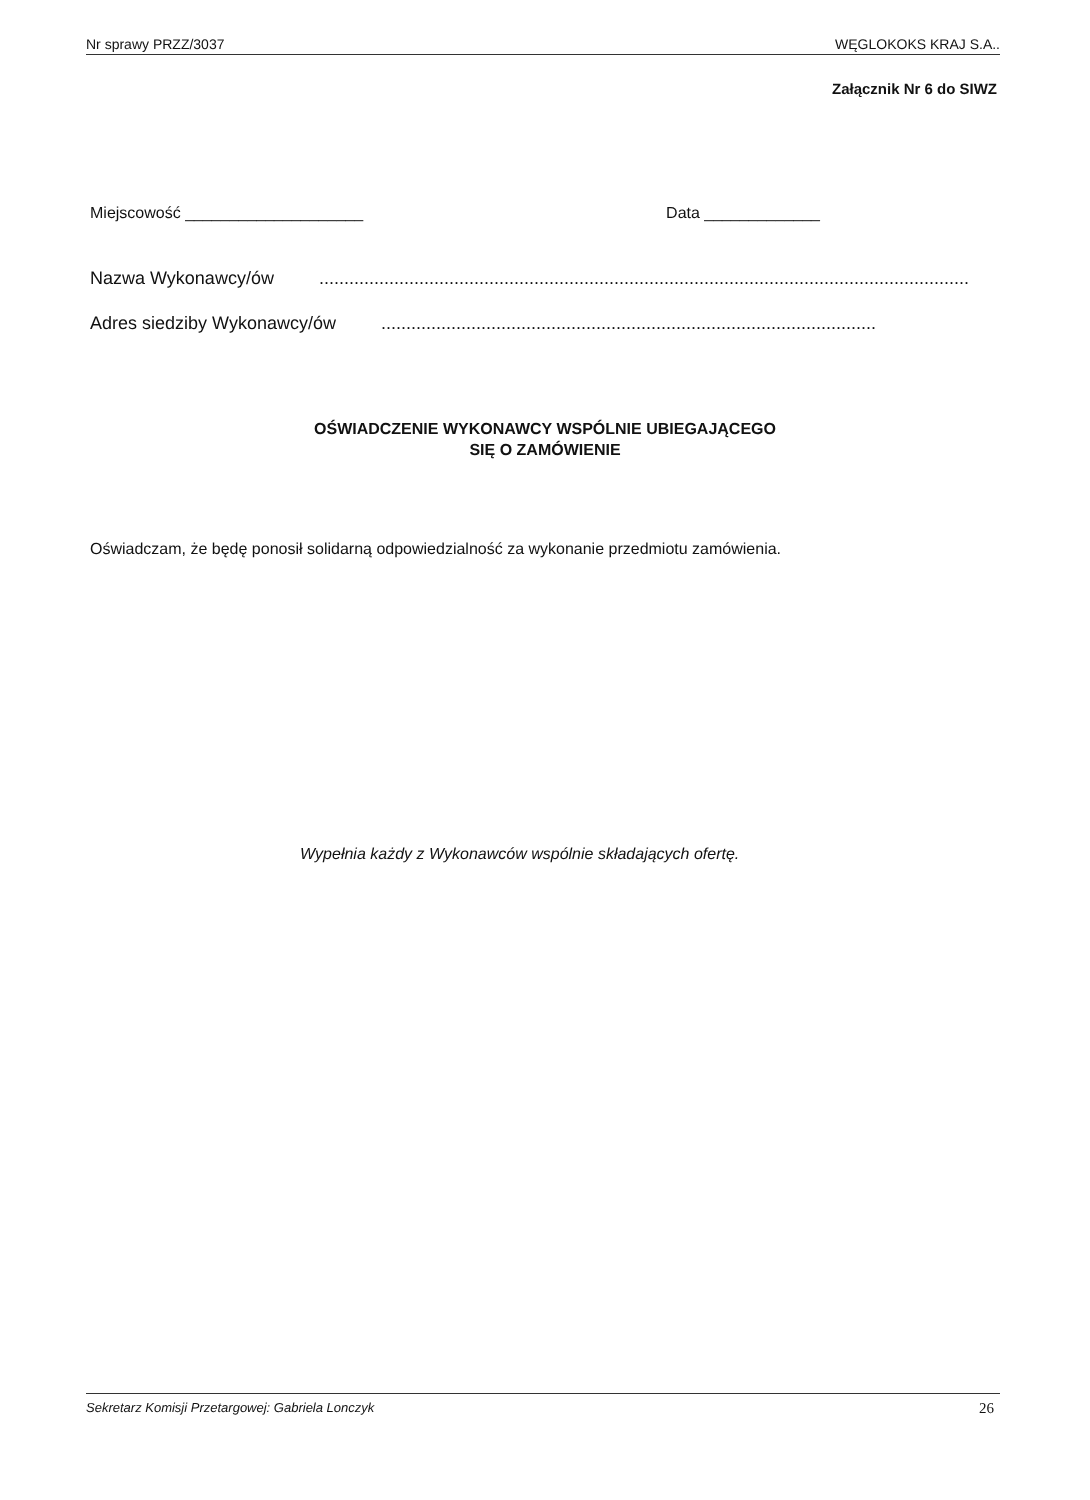Nr sprawy PRZZ/3037 WĘGLOKOKS KRAJ S.A..
Załącznik Nr 6 do SIWZ
Miejscowość ____________________ Data _____________
Nazwa Wykonawcy/ów ..................................................................................................................................
Adres siedziby Wykonawcy/ów ...................................................................................................
OŚWIADCZENIE WYKONAWCY WSPÓLNIE UBIEGAJĄCEGO
SIĘ O ZAMÓWIENIE
Oświadczam, że będę ponosił solidarną odpowiedzialność za wykonanie przedmiotu zamówienia.
Wypełnia każdy z Wykonawców wspólnie składających ofertę.
Sekretarz Komisji Przetargowej: Gabriela Lonczyk 26